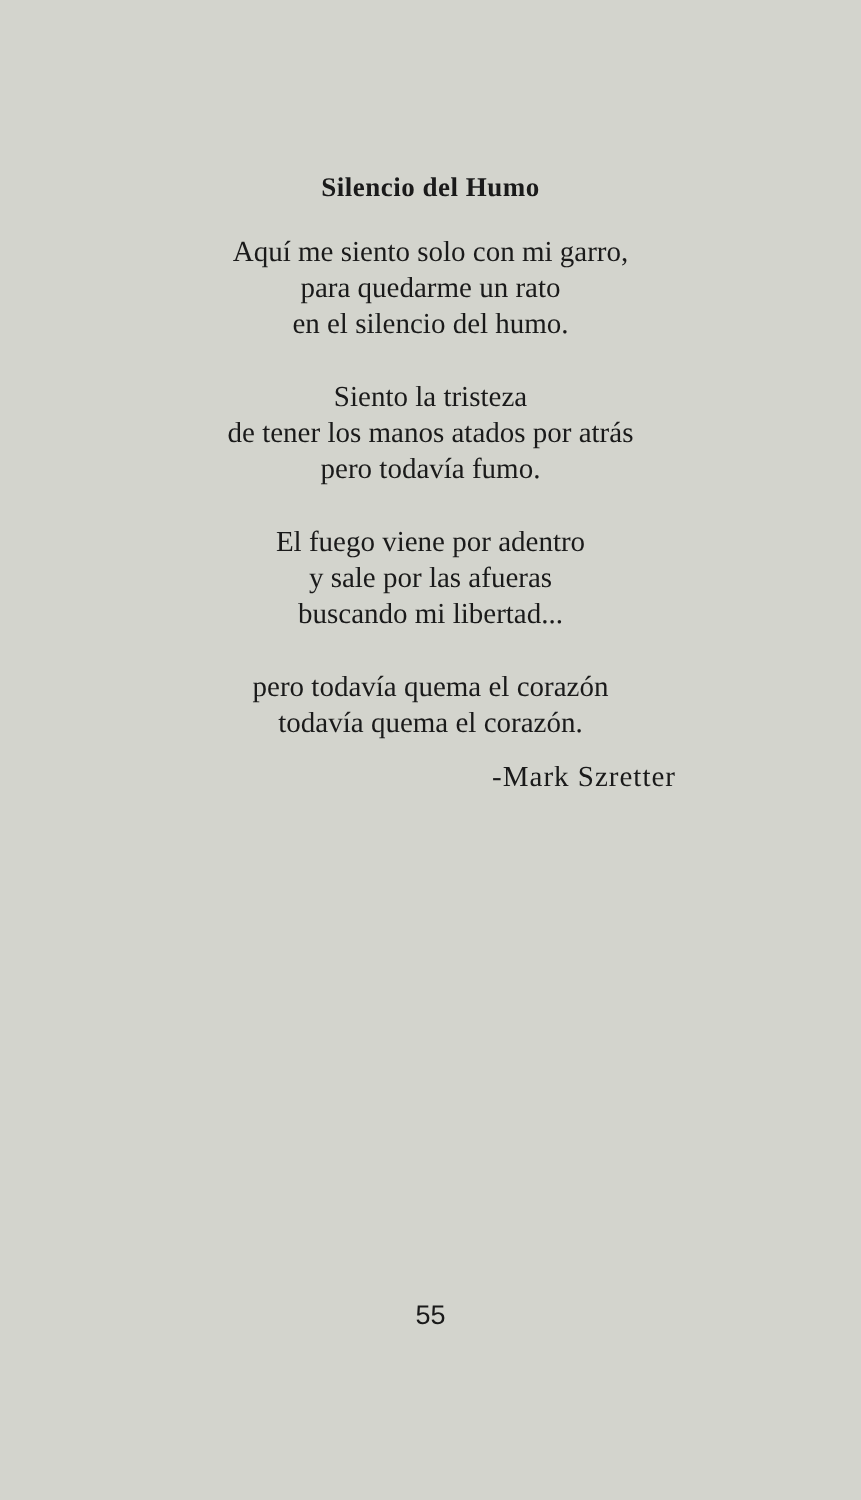Silencio del Humo
Aquí me siento solo con mi garro,
para quedarme un rato
en el silencio del humo.
Siento la tristeza
de tener los manos atados por atrás
pero todavía fumo.
El fuego viene por adentro
y sale por las afueras
buscando mi libertad...
pero todavía quema el corazón
todavía quema el corazón.
-Mark Szretter
55